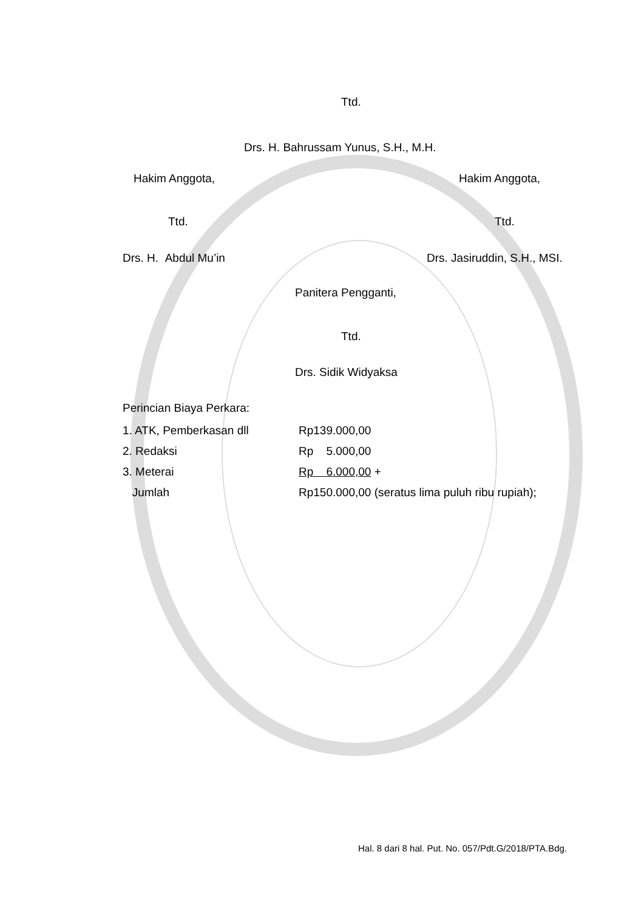Ttd.
Drs. H. Bahrussam Yunus, S.H., M.H.
Hakim Anggota, Hakim Anggota,
Ttd. Ttd.
Drs. H. Abdul Mu’in Drs. Jasiruddin, S.H., MSI.
Panitera Pengganti,
Ttd.
Drs. Sidik Widyaksa
Perincian Biaya Perkara:
| 1. ATK, Pemberkasan dll | Rp139.000,00 |
| 2. Redaksi | Rp 5.000,00 |
| 3. Meterai | Rp 6.000,00 + |
| Jumlah | Rp150.000,00 (seratus lima puluh ribu rupiah); |
Hal. 8 dari 8 hal. Put. No. 057/Pdt.G/2018/PTA.Bdg.